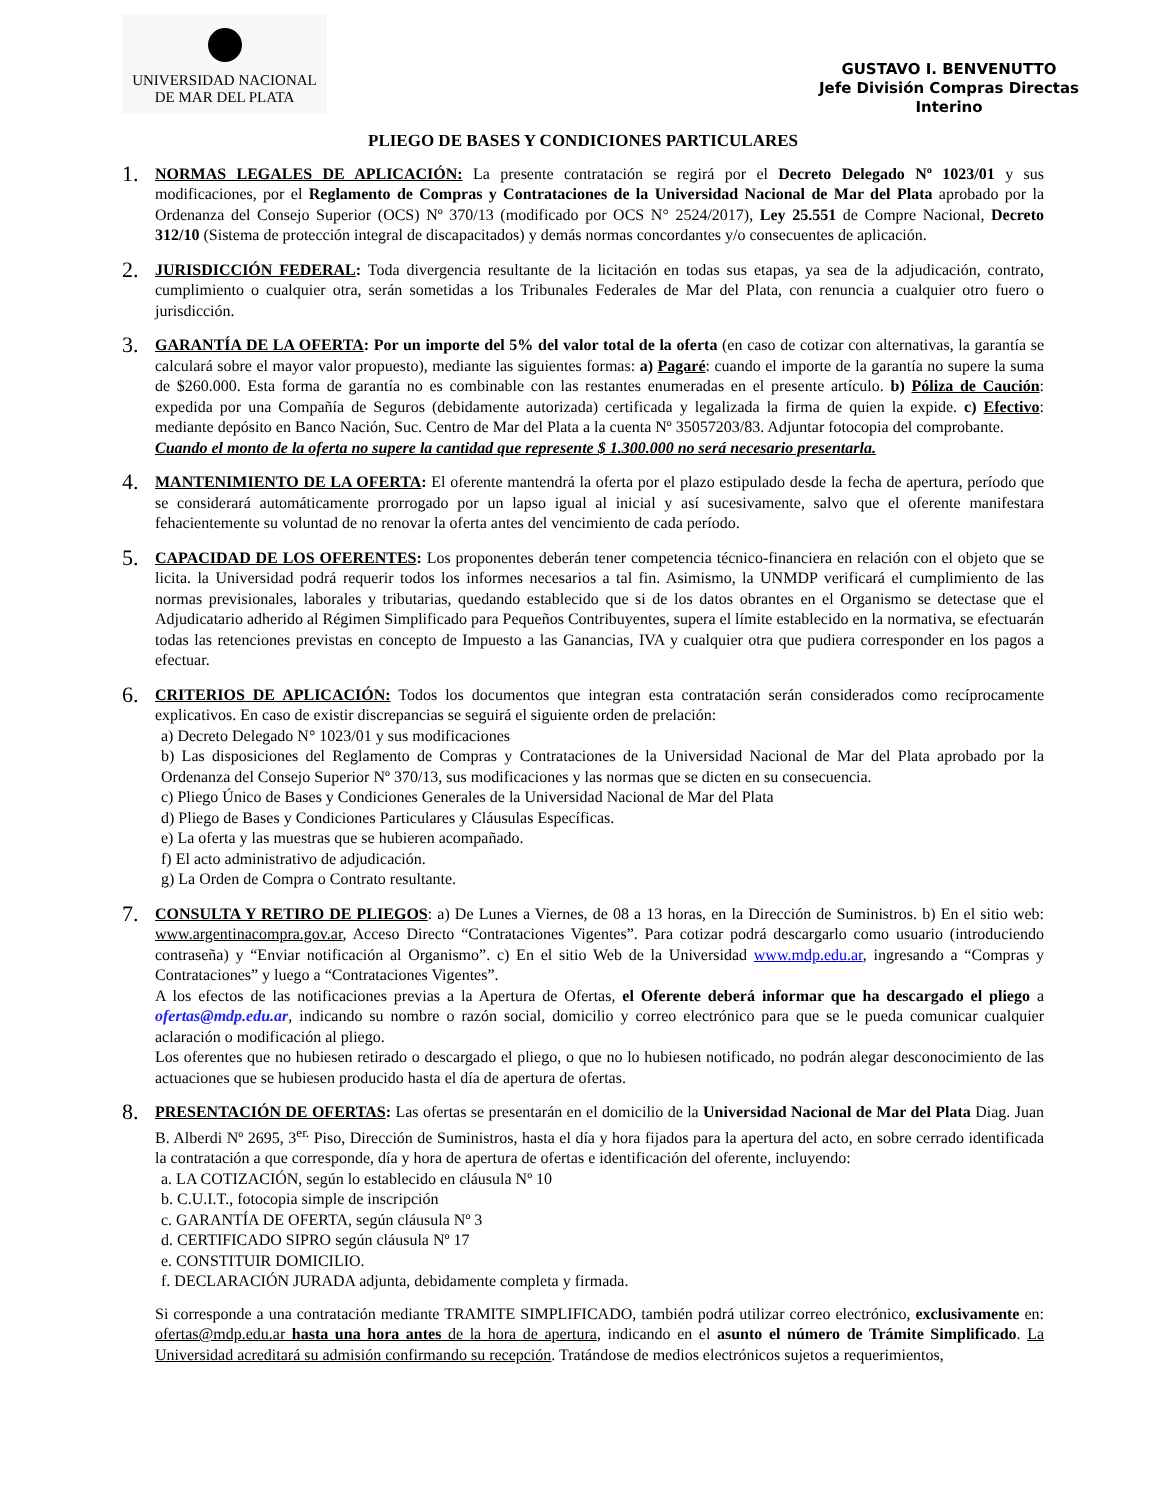UNIVERSIDAD NACIONAL
DE MAR DEL PLATA
GUSTAVO I. BENVENUTTO
Jefe División Compras Directas
Interino
PLIEGO DE BASES Y CONDICIONES PARTICULARES
1.
NORMAS LEGALES DE APLICACIÓN: La presente contratación se regirá por el Decreto Delegado Nº 1023/01 y sus modificaciones, por el Reglamento de Compras y Contrataciones de la Universidad Nacional de Mar del Plata aprobado por la Ordenanza del Consejo Superior (OCS) Nº 370/13 (modificado por OCS N° 2524/2017), Ley 25.551 de Compre Nacional, Decreto 312/10 (Sistema de protección integral de discapacitados) y demás normas concordantes y/o consecuentes de aplicación.
2.
JURISDICCIÓN FEDERAL: Toda divergencia resultante de la licitación en todas sus etapas, ya sea de la adjudicación, contrato, cumplimiento o cualquier otra, serán sometidas a los Tribunales Federales de Mar del Plata, con renuncia a cualquier otro fuero o jurisdicción.
3.
GARANTÍA DE LA OFERTA: Por un importe del 5% del valor total de la oferta (en caso de cotizar con alternativas, la garantía se calculará sobre el mayor valor propuesto), mediante las siguientes formas: a) Pagaré: cuando el importe de la garantía no supere la suma de $260.000. Esta forma de garantía no es combinable con las restantes enumeradas en el presente artículo. b) Póliza de Caución: expedida por una Compañía de Seguros (debidamente autorizada) certificada y legalizada la firma de quien la expide. c) Efectivo: mediante depósito en Banco Nación, Suc. Centro de Mar del Plata a la cuenta Nº 35057203/83. Adjuntar fotocopia del comprobante.
Cuando el monto de la oferta no supere la cantidad que represente $ 1.300.000 no será necesario presentarla.
4.
MANTENIMIENTO DE LA OFERTA: El oferente mantendrá la oferta por el plazo estipulado desde la fecha de apertura, período que se considerará automáticamente prorrogado por un lapso igual al inicial y así sucesivamente, salvo que el oferente manifestara fehacientemente su voluntad de no renovar la oferta antes del vencimiento de cada período.
5.
CAPACIDAD DE LOS OFERENTES: Los proponentes deberán tener competencia técnico-financiera en relación con el objeto que se licita. la Universidad podrá requerir todos los informes necesarios a tal fin. Asimismo, la UNMDP verificará el cumplimiento de las normas previsionales, laborales y tributarias, quedando establecido que si de los datos obrantes en el Organismo se detectase que el Adjudicatario adherido al Régimen Simplificado para Pequeños Contribuyentes, supera el límite establecido en la normativa, se efectuarán todas las retenciones previstas en concepto de Impuesto a las Ganancias, IVA y cualquier otra que pudiera corresponder en los pagos a efectuar.
6.
CRITERIOS DE APLICACIÓN: Todos los documentos que integran esta contratación serán considerados como recíprocamente explicativos. En caso de existir discrepancias se seguirá el siguiente orden de prelación:
a) Decreto Delegado N° 1023/01 y sus modificaciones
b) Las disposiciones del Reglamento de Compras y Contrataciones de la Universidad Nacional de Mar del Plata aprobado por la Ordenanza del Consejo Superior Nº 370/13, sus modificaciones y las normas que se dicten en su consecuencia.
c) Pliego Único de Bases y Condiciones Generales de la Universidad Nacional de Mar del Plata
d) Pliego de Bases y Condiciones Particulares y Cláusulas Específicas.
e) La oferta y las muestras que se hubieren acompañado.
f) El acto administrativo de adjudicación.
g) La Orden de Compra o Contrato resultante.
7.
CONSULTA Y RETIRO DE PLIEGOS: a) De Lunes a Viernes, de 08 a 13 horas, en la Dirección de Suministros. b) En el sitio web: www.argentinacompra.gov.ar, Acceso Directo “Contrataciones Vigentes”. Para cotizar podrá descargarlo como usuario (introduciendo contraseña) y “Enviar notificación al Organismo”. c) En el sitio Web de la Universidad www.mdp.edu.ar, ingresando a “Compras y Contrataciones” y luego a “Contrataciones Vigentes”.
A los efectos de las notificaciones previas a la Apertura de Ofertas, el Oferente deberá informar que ha descargado el pliego a ofertas@mdp.edu.ar, indicando su nombre o razón social, domicilio y correo electrónico para que se le pueda comunicar cualquier aclaración o modificación al pliego.
Los oferentes que no hubiesen retirado o descargado el pliego, o que no lo hubiesen notificado, no podrán alegar desconocimiento de las actuaciones que se hubiesen producido hasta el día de apertura de ofertas.
8.
PRESENTACIÓN DE OFERTAS: Las ofertas se presentarán en el domicilio de la Universidad Nacional de Mar del Plata Diag. Juan B. Alberdi Nº 2695, 3<sup>er.</sup> Piso, Dirección de Suministros, hasta el día y hora fijados para la apertura del acto, en sobre cerrado identificada la contratación a que corresponde, día y hora de apertura de ofertas e identificación del oferente, incluyendo:
a. LA COTIZACIÓN, según lo establecido en cláusula Nº 10
b. C.U.I.T., fotocopia simple de inscripción
c. GARANTÍA DE OFERTA, según cláusula Nº 3
d. CERTIFICADO SIPRO según cláusula Nº 17
e. CONSTITUIR DOMICILIO.
f. DECLARACIÓN JURADA adjunta, debidamente completa y firmada.
Si corresponde a una contratación mediante TRAMITE SIMPLIFICADO, también podrá utilizar correo electrónico, exclusivamente en: ofertas@mdp.edu.ar hasta una hora antes de la hora de apertura, indicando en el asunto el número de Trámite Simplificado. La Universidad acreditará su admisión confirmando su recepción. Tratándose de medios electrónicos sujetos a requerimientos,